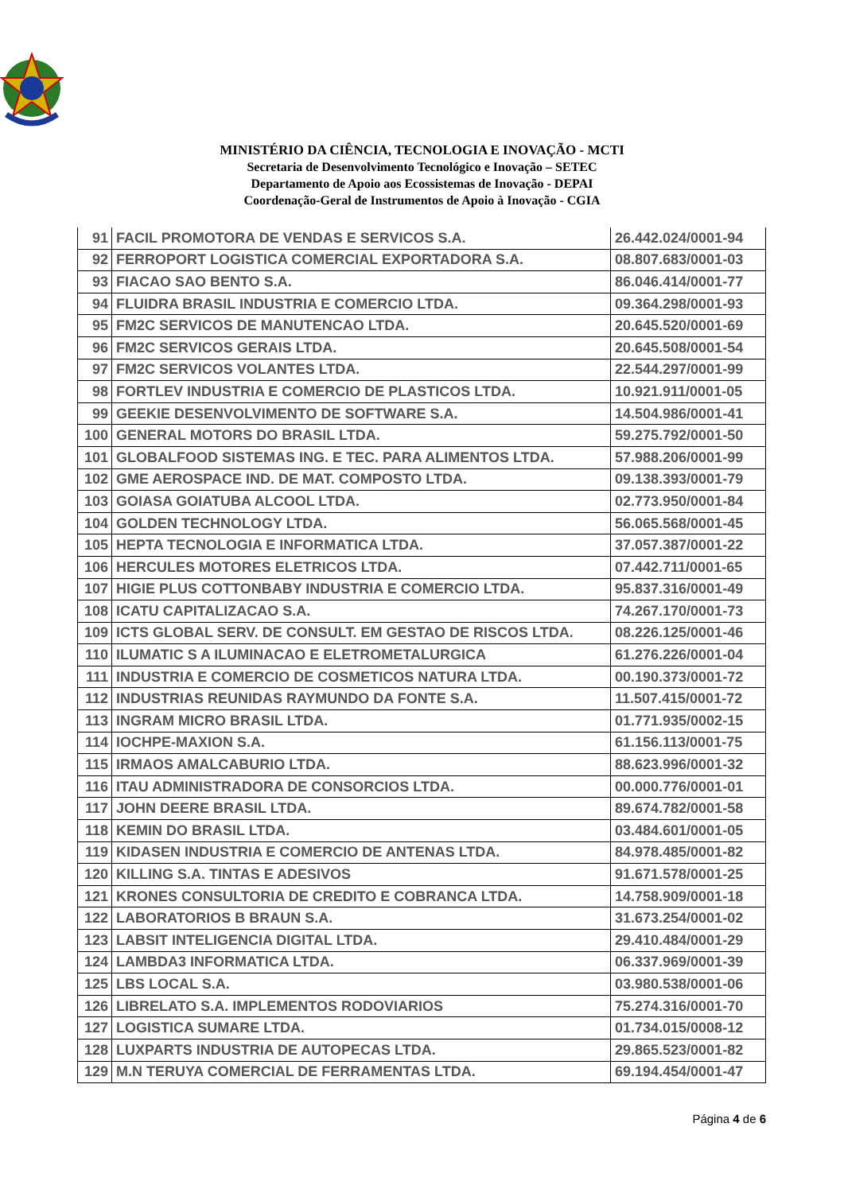MINISTÉRIO DA CIÊNCIA, TECNOLOGIA E INOVAÇÃO - MCTI
Secretaria de Desenvolvimento Tecnológico e Inovação – SETEC
Departamento de Apoio aos Ecossistemas de Inovação - DEPAI
Coordenação-Geral de Instrumentos de Apoio à Inovação - CGIA
| 91 | FACIL PROMOTORA DE VENDAS E SERVICOS S.A. | 26.442.024/0001-94 |
| 92 | FERROPORT LOGISTICA COMERCIAL EXPORTADORA S.A. | 08.807.683/0001-03 |
| 93 | FIACAO SAO BENTO S.A. | 86.046.414/0001-77 |
| 94 | FLUIDRA BRASIL INDUSTRIA E COMERCIO LTDA. | 09.364.298/0001-93 |
| 95 | FM2C SERVICOS DE MANUTENCAO LTDA. | 20.645.520/0001-69 |
| 96 | FM2C SERVICOS GERAIS LTDA. | 20.645.508/0001-54 |
| 97 | FM2C SERVICOS VOLANTES LTDA. | 22.544.297/0001-99 |
| 98 | FORTLEV INDUSTRIA E COMERCIO DE PLASTICOS LTDA. | 10.921.911/0001-05 |
| 99 | GEEKIE DESENVOLVIMENTO DE SOFTWARE S.A. | 14.504.986/0001-41 |
| 100 | GENERAL MOTORS DO BRASIL LTDA. | 59.275.792/0001-50 |
| 101 | GLOBALFOOD SISTEMAS ING. E TEC. PARA ALIMENTOS LTDA. | 57.988.206/0001-99 |
| 102 | GME AEROSPACE IND. DE MAT. COMPOSTO LTDA. | 09.138.393/0001-79 |
| 103 | GOIASA GOIATUBA ALCOOL LTDA. | 02.773.950/0001-84 |
| 104 | GOLDEN TECHNOLOGY LTDA. | 56.065.568/0001-45 |
| 105 | HEPTA TECNOLOGIA E INFORMATICA LTDA. | 37.057.387/0001-22 |
| 106 | HERCULES MOTORES ELETRICOS LTDA. | 07.442.711/0001-65 |
| 107 | HIGIE PLUS COTTONBABY INDUSTRIA E COMERCIO LTDA. | 95.837.316/0001-49 |
| 108 | ICATU CAPITALIZACAO S.A. | 74.267.170/0001-73 |
| 109 | ICTS GLOBAL SERV. DE CONSULT. EM GESTAO DE RISCOS LTDA. | 08.226.125/0001-46 |
| 110 | ILUMATIC S A ILUMINACAO E ELETROMETALURGICA | 61.276.226/0001-04 |
| 111 | INDUSTRIA E COMERCIO DE COSMETICOS NATURA LTDA. | 00.190.373/0001-72 |
| 112 | INDUSTRIAS REUNIDAS RAYMUNDO DA FONTE S.A. | 11.507.415/0001-72 |
| 113 | INGRAM MICRO BRASIL LTDA. | 01.771.935/0002-15 |
| 114 | IOCHPE-MAXION S.A. | 61.156.113/0001-75 |
| 115 | IRMAOS AMALCABURIO LTDA. | 88.623.996/0001-32 |
| 116 | ITAU ADMINISTRADORA DE CONSORCIOS LTDA. | 00.000.776/0001-01 |
| 117 | JOHN DEERE BRASIL LTDA. | 89.674.782/0001-58 |
| 118 | KEMIN DO BRASIL LTDA. | 03.484.601/0001-05 |
| 119 | KIDASEN INDUSTRIA E COMERCIO DE ANTENAS LTDA. | 84.978.485/0001-82 |
| 120 | KILLING S.A. TINTAS E ADESIVOS | 91.671.578/0001-25 |
| 121 | KRONES CONSULTORIA DE CREDITO E COBRANCA LTDA. | 14.758.909/0001-18 |
| 122 | LABORATORIOS B BRAUN S.A. | 31.673.254/0001-02 |
| 123 | LABSIT INTELIGENCIA DIGITAL LTDA. | 29.410.484/0001-29 |
| 124 | LAMBDA3 INFORMATICA LTDA. | 06.337.969/0001-39 |
| 125 | LBS LOCAL S.A. | 03.980.538/0001-06 |
| 126 | LIBRELATO S.A. IMPLEMENTOS RODOVIARIOS | 75.274.316/0001-70 |
| 127 | LOGISTICA SUMARE LTDA. | 01.734.015/0008-12 |
| 128 | LUXPARTS INDUSTRIA DE AUTOPECAS LTDA. | 29.865.523/0001-82 |
| 129 | M.N TERUYA COMERCIAL DE FERRAMENTAS LTDA. | 69.194.454/0001-47 |
Página 4 de 6